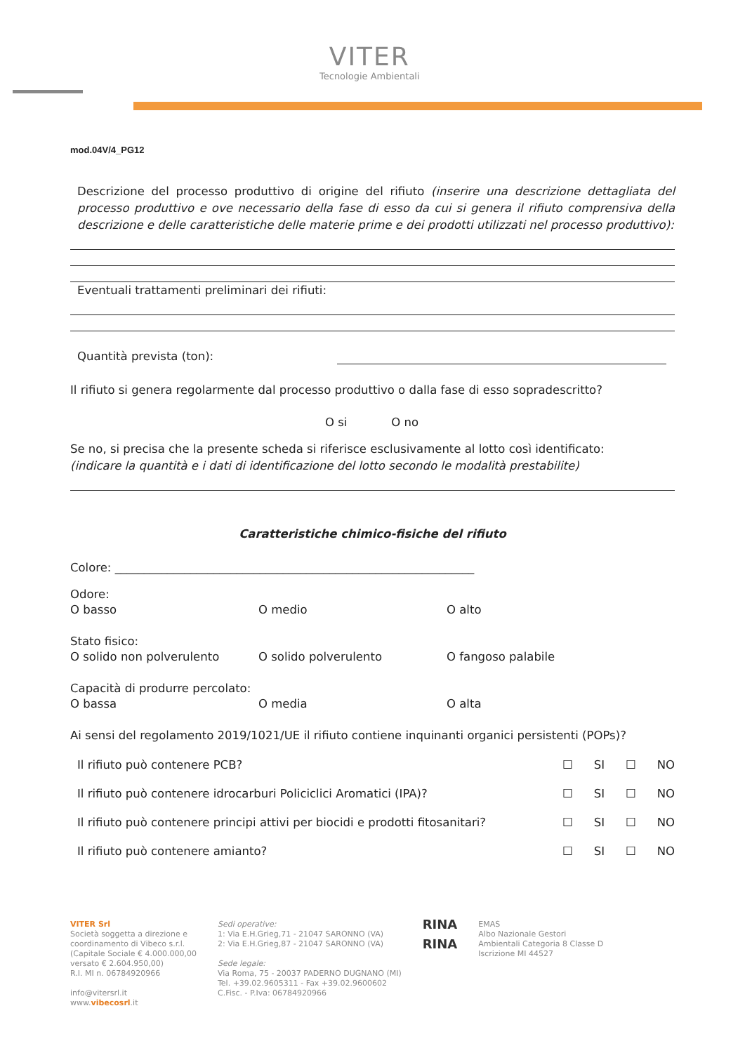VITER
Tecnologie Ambientali
mod.04V/4_PG12
Descrizione del processo produttivo di origine del rifiuto (inserire una descrizione dettagliata del processo produttivo e ove necessario della fase di esso da cui si genera il rifiuto comprensiva della descrizione e delle caratteristiche delle materie prime e dei prodotti utilizzati nel processo produttivo):
Eventuali trattamenti preliminari dei rifiuti:
Quantità prevista (ton):
Il rifiuto si genera regolarmente dal processo produttivo o dalla fase di esso sopradescritto?
O si O no
Se no, si precisa che la presente scheda si riferisce esclusivamente al lotto così identificato:
(indicare la quantità e i dati di identificazione del lotto secondo le modalità prestabilite)
Caratteristiche chimico-fisiche del rifiuto
Colore: ______________________________________________________________
Odore:
O basso O medio O alto
Stato fisico:
O solido non polverulento O solido polverulento O fangoso palabile
Capacità di produrre percolato:
O bassa O media O alta
Ai sensi del regolamento 2019/1021/UE il rifiuto contiene inquinanti organici persistenti (POPs)?
Il rifiuto può contenere PCB? ☐ SI ☐ NO
Il rifiuto può contenere idrocarburi Policiclici Aromatici (IPA)? ☐ SI ☐ NO
Il rifiuto può contenere principi attivi per biocidi e prodotti fitosanitari? ☐ SI ☐ NO
Il rifiuto può contenere amianto? ☐ SI ☐ NO
VITER Srl
Società soggetta a direzione e
coordinamento di Vibeco s.r.l.
(Capitale Sociale € 4.000.000,00
versato € 2.604.950,00)
R.I. MI n. 06784920966
info@vitersrl.it
www.vibecosrl.it
Sedi operative:
1: Via E.H.Grieg,71 - 21047 SARONNO (VA)
2: Via E.H.Grieg,87 - 21047 SARONNO (VA)
Sede legale:
Via Roma, 75 - 20037 PADERNO DUGNANO (MI)
Tel. +39.02.9605311 - Fax +39.02.9600602
C.Fisc. - P.Iva: 06784920966
RINA
RINA
EMAS
Albo Nazionale Gestori
Ambientali Categoria 8 Classe D
Iscrizione MI 44527